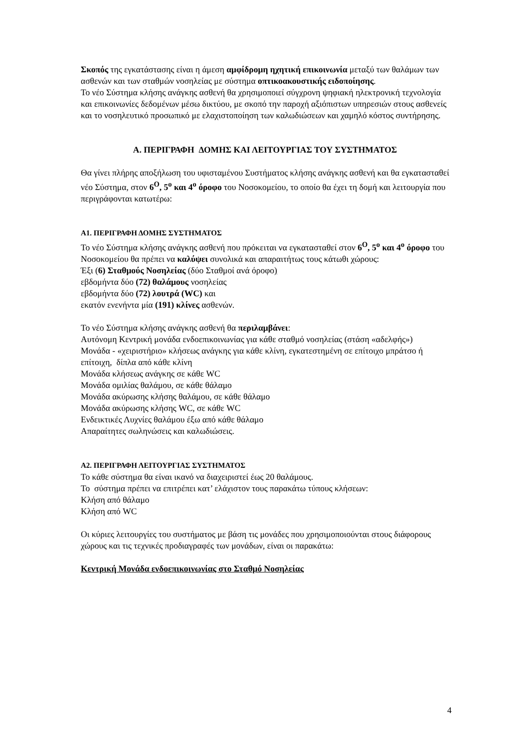Σκοπός της εγκατάστασης είναι η άμεση αμφίδρομη ηχητική επικοινωνία μεταξύ των θαλάμων των ασθενών και των σταθμών νοσηλείας με σύστημα οπτικοακουστικής ειδοποίησης.
Το νέο Σύστημα κλήσης ανάγκης ασθενή θα χρησιμοποιεί σύγχρονη ψηφιακή ηλεκτρονική τεχνολογία και επικοινωνίες δεδομένων μέσω δικτύου, με σκοπό την παροχή αξιόπιστων υπηρεσιών στους ασθενείς και το νοσηλευτικό προσωπικό με ελαχιστοποίηση των καλωδιώσεων και χαμηλό κόστος συντήρησης.
Α. ΠΕΡΙΓΡΑΦΗ ΔΟΜΗΣ ΚΑΙ ΛΕΙΤΟΥΡΓΙΑΣ ΤΟΥ ΣΥΣΤΗΜΑΤΟΣ
Θα γίνει πλήρης αποξήλωση του υφισταμένου Συστήματος κλήσης ανάγκης ασθενή και θα εγκατασταθεί νέο Σύστημα, στον 6<sup>Ο</sup>, 5<sup>ο</sup> και 4<sup>ο</sup> όροφο του Νοσοκομείου, το οποίο θα έχει τη δομή και λειτουργία που περιγράφονται κατωτέρω:
Α1. ΠΕΡΙΓΡΑΦΗ ΔΟΜΗΣ ΣΥΣΤΗΜΑΤΟΣ
Το νέο Σύστημα κλήσης ανάγκης ασθενή που πρόκειται να εγκατασταθεί στον 6<sup>Ο</sup>, 5<sup>ο</sup> και 4<sup>ο</sup> όροφο του Νοσοκομείου θα πρέπει να καλύψει συνολικά και απαραιτήτως τους κάτωθι χώρους:
Έξι (6) Σταθμούς Νοσηλείας (δύο Σταθμοί ανά όροφο)
εβδομήντα δύο (72) θαλάμους νοσηλείας
εβδομήντα δύο (72) λουτρά (WC) και
εκατόν ενενήντα μία (191) κλίνες ασθενών.
Το νέο Σύστημα κλήσης ανάγκης ασθενή θα περιλαμβάνει:
Αυτόνομη Κεντρική μονάδα ενδοεπικοινωνίας για κάθε σταθμό νοσηλείας (στάση «αδελφής»)
Μονάδα - «χειριστήριο» κλήσεως ανάγκης για κάθε κλίνη, εγκατεστημένη σε επίτοιχο μπράτσο ή επίτοιχη, δίπλα από κάθε κλίνη
Μονάδα κλήσεως ανάγκης σε κάθε WC
Μονάδα ομιλίας θαλάμου, σε κάθε θάλαμο
Μονάδα ακύρωσης κλήσης θαλάμου, σε κάθε θάλαμο
Μονάδα ακύρωσης κλήσης WC, σε κάθε WC
Ενδεικτικές Λυχνίες θαλάμου έξω από κάθε θάλαμο
Απαραίτητες σωληνώσεις και καλωδιώσεις.
Α2. ΠΕΡΙΓΡΑΦΗ ΛΕΙΤΟΥΡΓΙΑΣ ΣΥΣΤΗΜΑΤΟΣ
Το κάθε σύστημα θα είναι ικανό να διαχειριστεί έως 20 θαλάμους.
Το σύστημα πρέπει να επιτρέπει κατ’ ελάχιστον τους παρακάτω τύπους κλήσεων:
Κλήση από θάλαμο
Κλήση από WC
Οι κύριες λειτουργίες του συστήματος με βάση τις μονάδες που χρησιμοποιούνται στους διάφορους χώρους και τις τεχνικές προδιαγραφές των μονάδων, είναι οι παρακάτω:
Κεντρική Μονάδα ενδοεπικοινωνίας στο Σταθμό Νοσηλείας
4